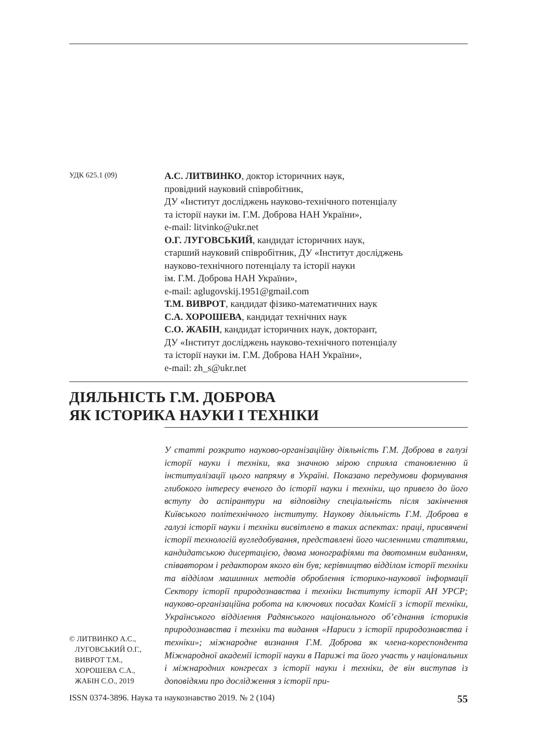УДК 625.1 (09)
А.С. ЛИТВИНКО, доктор історичних наук,
провідний науковий співробітник,
ДУ «Інститут досліджень науково-технічного потенціалу
та історії науки ім. Г.М. Доброва НАН України»,
e-mail: litvinko@ukr.net
О.Г. ЛУГОВСЬКИЙ, кандидат історичних наук,
старший науковий співробітник, ДУ «Інститут досліджень
науково-технічного потенціалу та історії науки
ім. Г.М. Доброва НАН України»,
e-mail: aglugovskij.1951@gmail.com
Т.М. ВИВРОТ, кандидат фізико-математичних наук
С.А. ХОРОШЕВА, кандидат технічних наук
С.О. ЖАБІН, кандидат історичних наук, докторант,
ДУ «Інститут досліджень науково-технічного потенціалу
та історії науки ім. Г.М. Доброва НАН України»,
e-mail: zh_s@ukr.net
ДІЯЛЬНІСТЬ Г.М. ДОБРОВА
ЯК ІСТОРИКА НАУКИ І ТЕХНІКИ
У статті розкрито науково-організаційну діяльність Г.М. Доброва в галузі історії науки і техніки, яка значною мірою сприяла становленню й інституалізації цього напряму в Україні. Показано передумови формування глибокого інтересу вченого до історії науки і техніки, що привело до його вступу до аспірантури на відповідну спеціальність після закінчення Київського політехнічного інституту. Наукову діяльність Г.М. Доброва в галузі історії науки і техніки висвітлено в таких аспектах: праці, присвячені історії технологій вугледобування, представлені його численними статтями, кандидатською дисертацією, двома монографіями та двотомним виданням, співавтором і редактором якого він був; керівництво відділом історії техніки та відділом машинних методів оброблення історико-наукової інформації Сектору історії природознавства і техніки Інституту історії АН УРСР; науково-організаційна робота на ключових посадах Комісії з історії техніки, Українського відділення Радянського національного об’єднання істориків природознавства і техніки та видання «Нариси з історії природознавства і техніки»; міжнародне визнання Г.М. Доброва як члена-кореспондента Міжнародної академії історії науки в Парижі та його участь у національних і міжнародних конгресах з історії науки і техніки, де він виступав із доповідями про дослідження з історії при-
© ЛИТВИНКО А.С.,
ЛУГОВСЬКИЙ О.Г.,
ВИВРОТ Т.М.,
ХОРОШЕВА С.А.,
ЖАБІН С.О., 2019
ISSN 0374-3896. Наука та наукознавство 2019. № 2 (104) 55